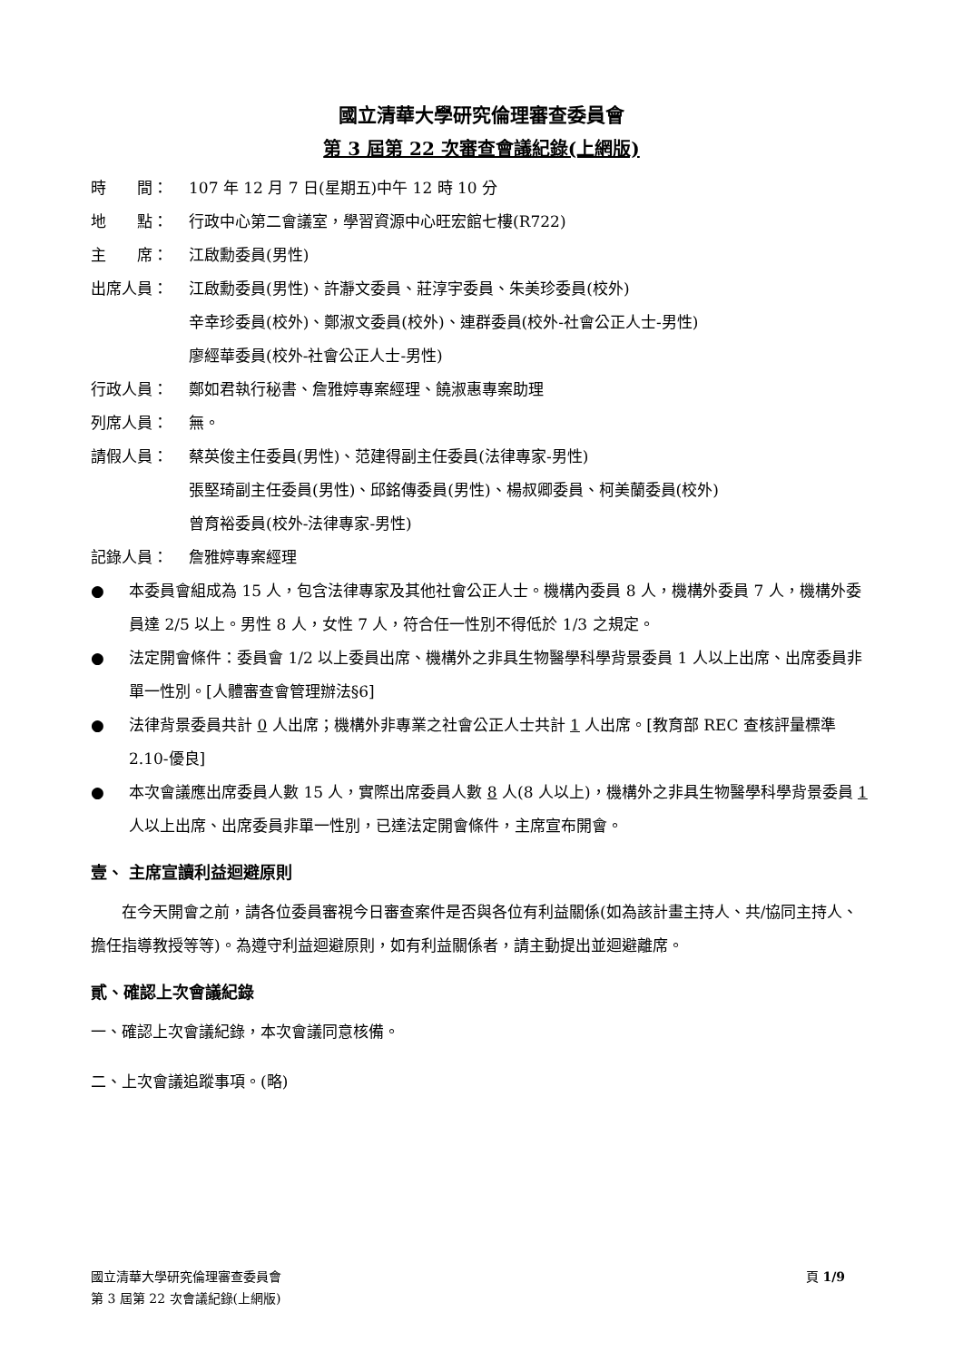國立清華大學研究倫理審查委員會
第 3 屆第 22 次審查會議紀錄(上網版)
時　　間： 107 年 12 月 7 日(星期五)中午 12 時 10 分
地　　點： 行政中心第二會議室，學習資源中心旺宏館七樓(R722)
主　　席： 江啟勳委員(男性)
出席人員： 江啟勳委員(男性)、許瀞文委員、莊淳宇委員、朱美珍委員(校外)
辛幸珍委員(校外)、鄭淑文委員(校外)、連群委員(校外-社會公正人士-男性)
廖經華委員(校外-社會公正人士-男性)
行政人員： 鄭如君執行秘書、詹雅婷專案經理、饒淑惠專案助理
列席人員： 無。
請假人員： 蔡英俊主任委員(男性)、范建得副主任委員(法律專家-男性)
張堅琦副主任委員(男性)、邱銘傳委員(男性)、楊叔卿委員、柯美蘭委員(校外)
曾育裕委員(校外-法律專家-男性)
記錄人員： 詹雅婷專案經理
● 本委員會組成為 15 人，包含法律專家及其他社會公正人士。機構內委員 8 人，機構外委員 7 人，機構外委員達 2/5 以上。男性 8 人，女性 7 人，符合任一性別不得低於 1/3 之規定。
● 法定開會條件：委員會 1/2 以上委員出席、機構外之非具生物醫學科學背景委員 1 人以上出席、出席委員非單一性別。[人體審查會管理辦法§6]
● 法律背景委員共計 0 人出席；機構外非專業之社會公正人士共計 1 人出席。[教育部 REC 查核評量標準 2.10-優良]
● 本次會議應出席委員人數 15 人，實際出席委員人數 8 人(8 人以上)，機構外之非具生物醫學科學背景委員 1 人以上出席、出席委員非單一性別，已達法定開會條件，主席宣布開會。
壹、 主席宣讀利益迴避原則
　　在今天開會之前，請各位委員審視今日審查案件是否與各位有利益關係(如為該計畫主持人、共/協同主持人、擔任指導教授等等)。為遵守利益迴避原則，如有利益關係者，請主動提出並迴避離席。
貳、確認上次會議紀錄
一、確認上次會議紀錄，本次會議同意核備。
二、上次會議追蹤事項。(略)
國立清華大學研究倫理審查委員會
第 3 屆第 22 次會議紀錄(上網版)
頁 1/9